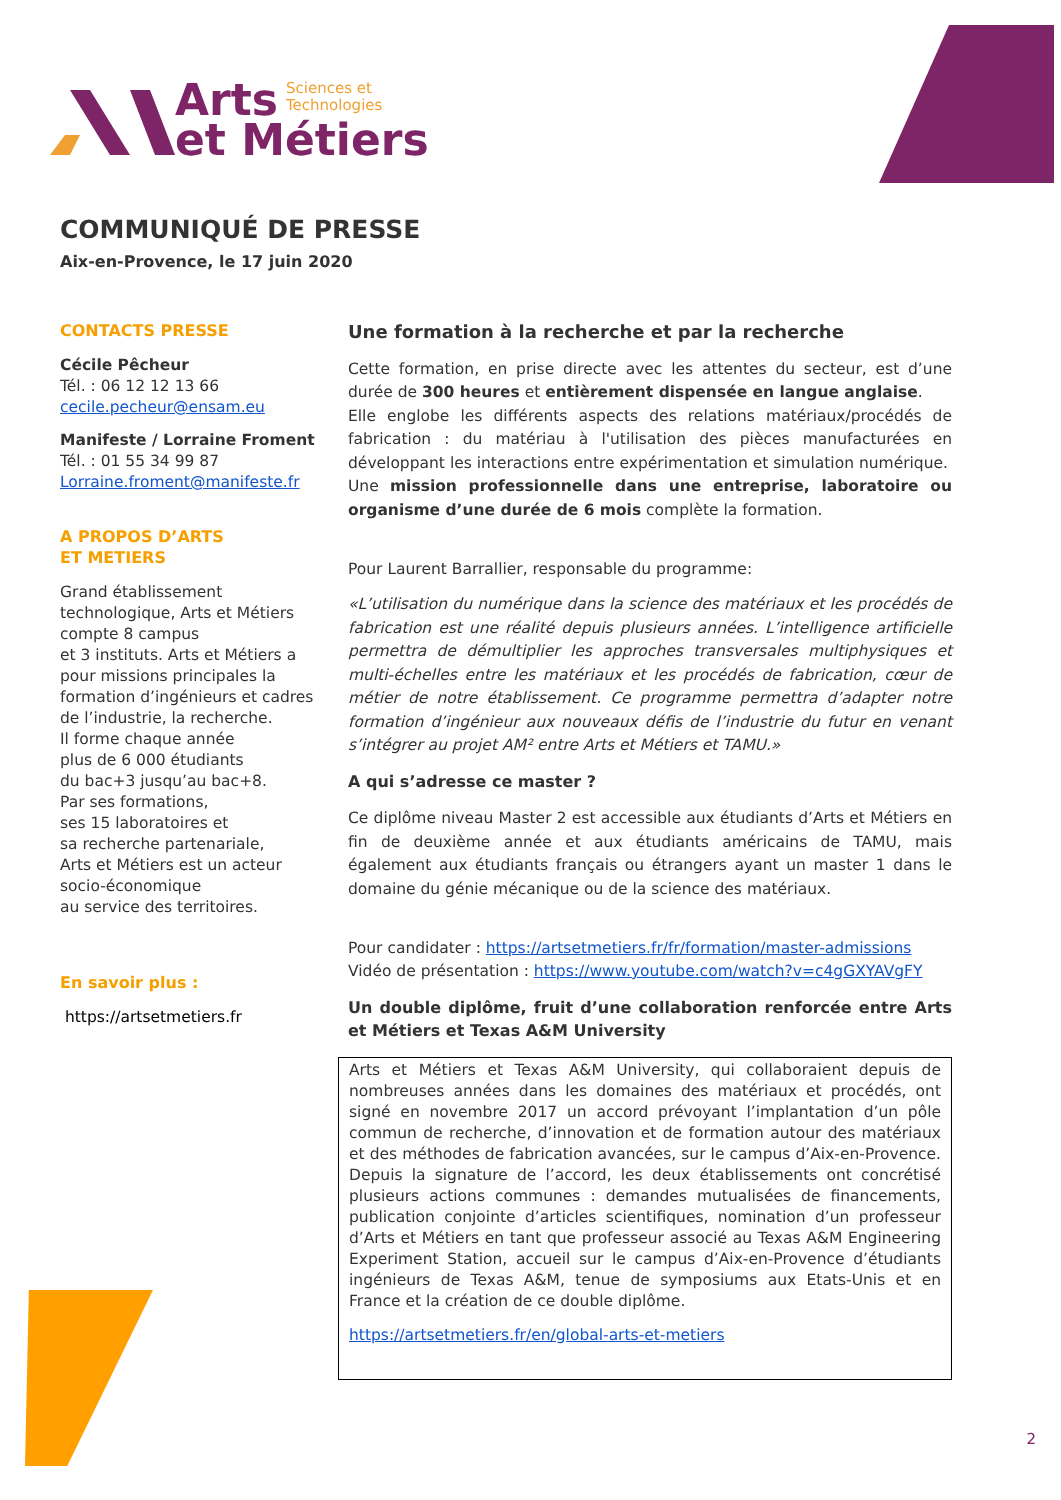Arts Sciences et
Technologies
et Métiers
COMMUNIQUÉ DE PRESSE
Aix-en-Provence, le 17 juin 2020
CONTACTS PRESSE
Cécile Pêcheur
Tél. : 06 12 12 13 66
cecile.pecheur@ensam.eu
Manifeste / Lorraine Froment
Tél. : 01 55 34 99 87
Lorraine.froment@manifeste.fr
A PROPOS D’ARTS
ET METIERS
Grand établissement technologique, Arts et Métiers compte 8 campus
et 3 instituts. Arts et Métiers a pour missions principales la formation d’ingénieurs et cadres de l’industrie, la recherche.
Il forme chaque année
plus de 6 000 étudiants
du bac+3 jusqu’au bac+8.
Par ses formations,
ses 15 laboratoires et
sa recherche partenariale,
Arts et Métiers est un acteur socio-économique
au service des territoires.
En savoir plus :
https://artsetmetiers.fr
Une formation à la recherche et par la recherche
Cette formation, en prise directe avec les attentes du secteur, est d’une durée de 300 heures et entièrement dispensée en langue anglaise.
Elle englobe les différents aspects des relations matériaux/procédés de fabrication : du matériau à l'utilisation des pièces manufacturées en développant les interactions entre expérimentation et simulation numérique.
Une mission professionnelle dans une entreprise, laboratoire ou organisme d’une durée de 6 mois complète la formation.
Pour Laurent Barrallier, responsable du programme:
«L’utilisation du numérique dans la science des matériaux et les procédés de fabrication est une réalité depuis plusieurs années. L’intelligence artificielle permettra de démultiplier les approches transversales multiphysiques et multi-échelles entre les matériaux et les procédés de fabrication, cœur de métier de notre établissement. Ce programme permettra d’adapter notre formation d’ingénieur aux nouveaux défis de l’industrie du futur en venant s’intégrer au projet AM² entre Arts et Métiers et TAMU.»
A qui s’adresse ce master ?
Ce diplôme niveau Master 2 est accessible aux étudiants d’Arts et Métiers en fin de deuxième année et aux étudiants américains de TAMU, mais également aux étudiants français ou étrangers ayant un master 1 dans le domaine du génie mécanique ou de la science des matériaux.
Pour candidater : https://artsetmetiers.fr/fr/formation/master-admissions
Vidéo de présentation : https://www.youtube.com/watch?v=c4gGXYAVgFY
Un double diplôme, fruit d’une collaboration renforcée entre Arts et Métiers et Texas A&M University
Arts et Métiers et Texas A&M University, qui collaboraient depuis de nombreuses années dans les domaines des matériaux et procédés, ont signé en novembre 2017 un accord prévoyant l’implantation d’un pôle commun de recherche, d’innovation et de formation autour des matériaux et des méthodes de fabrication avancées, sur le campus d’Aix-en-Provence. Depuis la signature de l’accord, les deux établissements ont concrétisé plusieurs actions communes : demandes mutualisées de financements, publication conjointe d’articles scientifiques, nomination d’un professeur d’Arts et Métiers en tant que professeur associé au Texas A&M Engineering Experiment Station, accueil sur le campus d’Aix-en-Provence d’étudiants ingénieurs de Texas A&M, tenue de symposiums aux Etats-Unis et en France et la création de ce double diplôme.
https://artsetmetiers.fr/en/global-arts-et-metiers
2